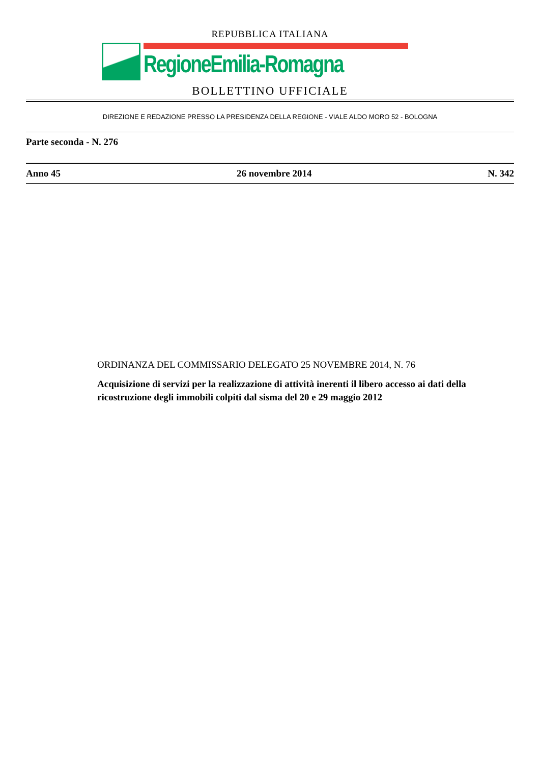REPUBBLICA ITALIANA
RegioneEmilia-Romagna
BOLLETTINO UFFICIALE
DIREZIONE E REDAZIONE PRESSO LA PRESIDENZA DELLA REGIONE - VIALE ALDO MORO 52 - BOLOGNA
Parte seconda - N. 276
Anno 45 26 novembre 2014 N. 342
ORDINANZA DEL COMMISSARIO DELEGATO 25 NOVEMBRE 2014, N. 76
Acquisizione di servizi per la realizzazione di attività inerenti il libero accesso ai dati della ricostruzione degli immobili colpiti dal sisma del 20 e 29 maggio 2012